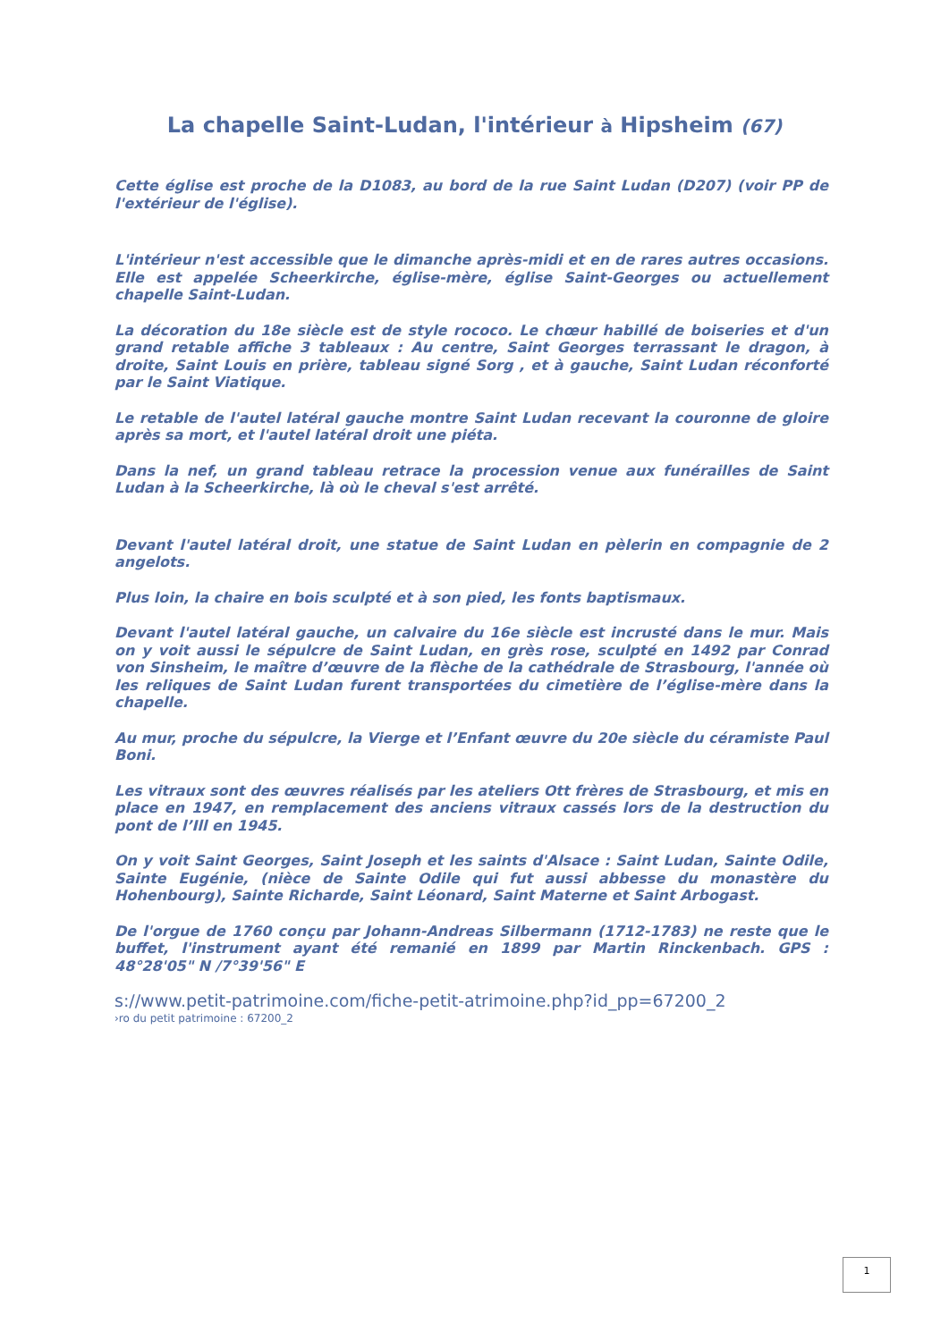La chapelle Saint-Ludan, l'intérieur à Hipsheim (67)
Cette église est proche de la D1083, au bord de la rue Saint Ludan (D207) (voir PP de l'extérieur de l'église).
L'intérieur n'est accessible que le dimanche après-midi et en de rares autres occasions. Elle est appelée Scheerkirche, église-mère, église Saint-Georges ou actuellement chapelle Saint-Ludan.
La décoration du 18e siècle est de style rococo. Le chœur habillé de boiseries et d'un grand retable affiche 3 tableaux : Au centre, Saint Georges terrassant le dragon, à droite, Saint Louis en prière, tableau signé Sorg , et à gauche, Saint Ludan réconforté par le Saint Viatique.
Le retable de l'autel latéral gauche montre Saint Ludan recevant la couronne de gloire après sa mort, et l'autel latéral droit une piéta.
Dans la nef, un grand tableau retrace la procession venue aux funérailles de Saint Ludan à la Scheerkirche, là où le cheval s'est arrêté.
Devant l'autel latéral droit, une statue de Saint Ludan en pèlerin en compagnie de 2 angelots.
Plus loin, la chaire en bois sculpté et à son pied, les fonts baptismaux.
Devant l'autel latéral gauche, un calvaire du 16e siècle est incrusté dans le mur. Mais on y voit aussi le sépulcre de Saint Ludan, en grès rose, sculpté en 1492 par Conrad von Sinsheim, le maître d’œuvre de la flèche de la cathédrale de Strasbourg, l'année où les reliques de Saint Ludan furent transportées du cimetière de l’église-mère dans la chapelle.
Au mur, proche du sépulcre, la Vierge et l’Enfant œuvre du 20e siècle du céramiste Paul Boni.
Les vitraux sont des œuvres réalisés par les ateliers Ott frères de Strasbourg, et mis en place en 1947, en remplacement des anciens vitraux cassés lors de la destruction du pont de l’Ill en 1945.
On y voit Saint Georges, Saint Joseph et les saints d'Alsace : Saint Ludan, Sainte Odile, Sainte Eugénie, (nièce de Sainte Odile qui fut aussi abbesse du monastère du Hohenbourg), Sainte Richarde, Saint Léonard, Saint Materne et Saint Arbogast.
De l'orgue de 1760 conçu par Johann-Andreas Silbermann (1712-1783) ne reste que le buffet, l'instrument ayant été remanié en 1899 par Martin Rinckenbach. GPS : 48°28'05" N /7°39'56" E
s://www.petit-patrimoine.com/fiche-petit-atrimoine.php?id_pp=67200_2
›ro du petit patrimoine : 67200_2
1